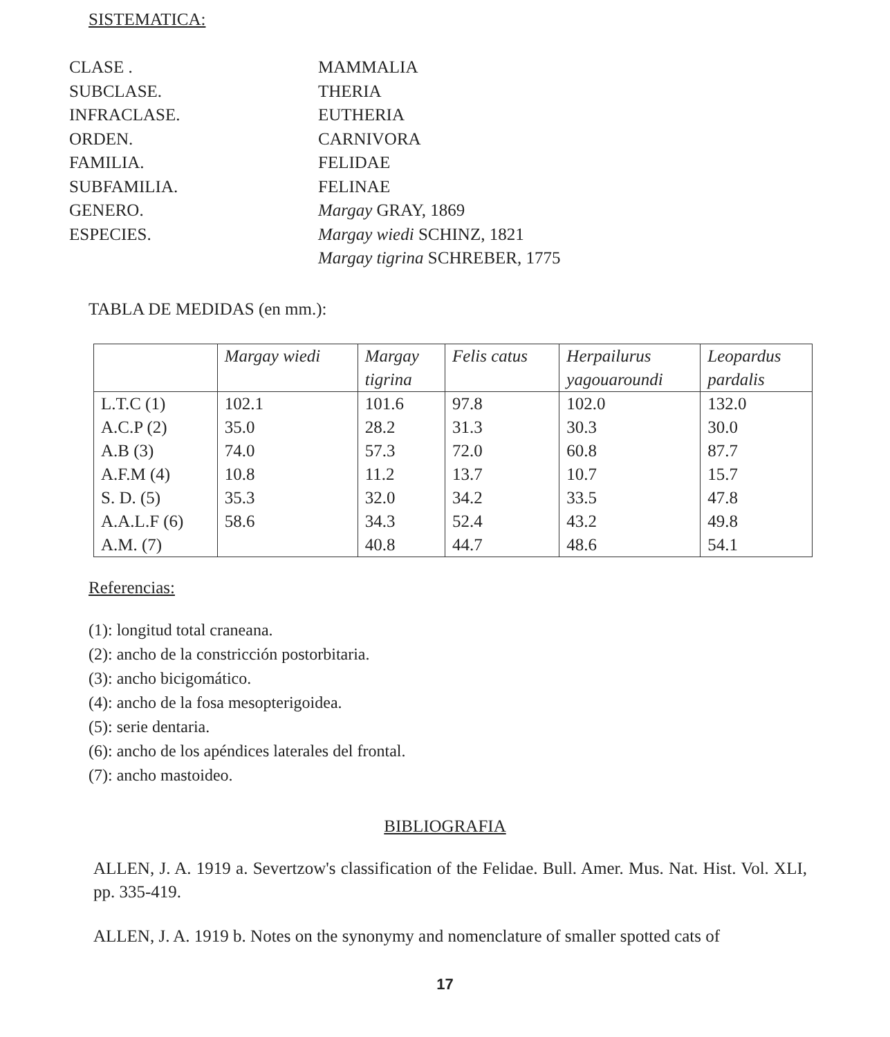SISTEMATICA:
CLASE .
MAMMALIA
SUBCLASE.
THERIA
INFRACLASE.
EUTHERIA
ORDEN.
CARNIVORA
FAMILIA.
FELIDAE
SUBFAMILIA.
FELINAE
GENERO.
Margay GRAY, 1869
ESPECIES.
Margay wiedi SCHINZ, 1821
Margay tigrina SCHREBER, 1775
TABLA DE MEDIDAS (en mm.):
| | Margay wiedi | Margay tigrina | Felis catus | Herpailurus yagouaroundi | Leopardus pardalis |
| --- | --- | --- | --- | --- | --- |
| L.T.C (1) | 102.1 | 101.6 | 97.8 | 102.0 | 132.0 |
| A.C.P (2) | 35.0 | 28.2 | 31.3 | 30.3 | 30.0 |
| A.B (3) | 74.0 | 57.3 | 72.0 | 60.8 | 87.7 |
| A.F.M (4) | 10.8 | 11.2 | 13.7 | 10.7 | 15.7 |
| S. D. (5) | 35.3 | 32.0 | 34.2 | 33.5 | 47.8 |
| A.A.L.F (6) | 58.6 | 34.3 | 52.4 | 43.2 | 49.8 |
| A.M. (7) | | 40.8 | 44.7 | 48.6 | 54.1 |
Referencias:
(1): longitud total craneana.
(2): ancho de la constricción postorbitaria.
(3): ancho bicigomático.
(4): ancho de la fosa mesopterigoidea.
(5): serie dentaria.
(6): ancho de los apéndices laterales del frontal.
(7): ancho mastoideo.
BIBLIOGRAFIA
ALLEN, J. A. 1919 a. Severtzow's classification of the Felidae. Bull. Amer. Mus. Nat. Hist. Vol. XLI, pp. 335-419.
ALLEN, J. A. 1919 b. Notes on the synonymy and nomenclature of smaller spotted cats of
17